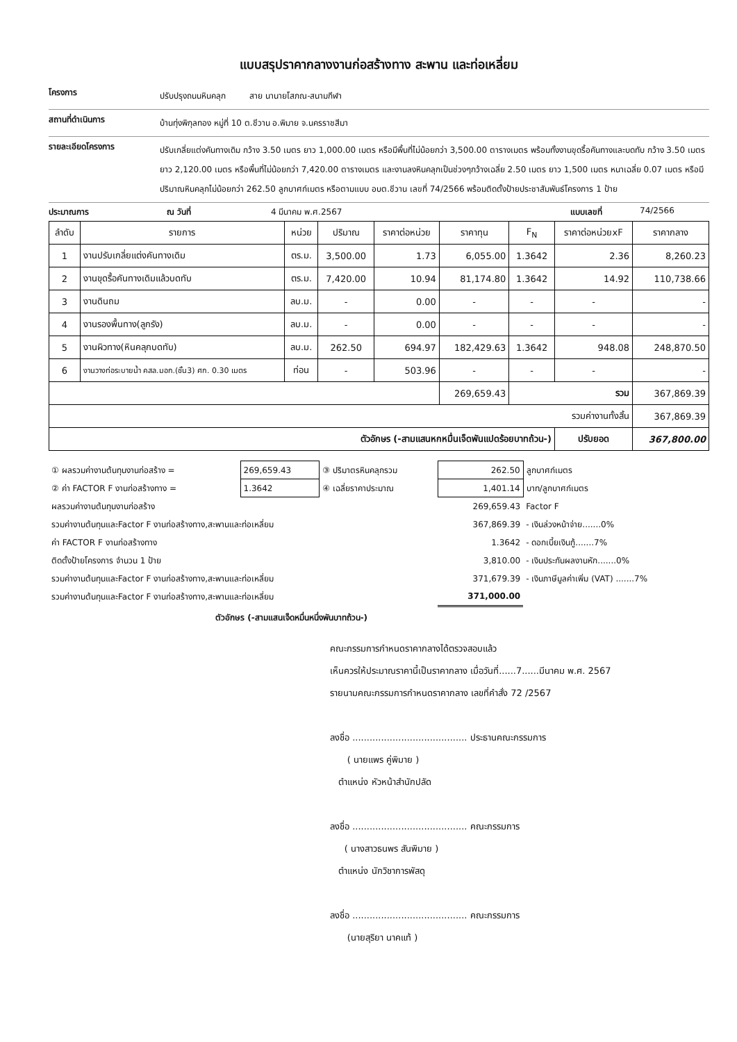แบบสรุปราคากลางงานก่อสร้างทาง สะพาน และท่อเหลี่ยม
โครงการ
ปรับปรุงถนนหินคลุก สาย นานายโสภณ-สนามกีฬา
สถานที่ดำเนินการ
บ้านทุ่งพิกุลทอง หมู่ที่ 10 ต.ชีวาน อ.พิมาย จ.นครราชสีมา
รายละเอียดโครงการ
ปรับเกลี่ยแต่งคันทางเดิม กว้าง 3.50 เมตร ยาว 1,000.00 เมตร หรือมีพื้นที่ไม่น้อยกว่า 3,500.00 ตารางเมตร พร้อมทั้งงานขุดรื้อคันทางและบดทับ กว้าง 3.50 เมตร ยาว 2,120.00 เมตร หรือพื้นที่ไม่น้อยกว่า 7,420.00 ตารางเมตร และงานลงหินคลุกเป็นช่วงๆกว้างเฉลี่ย 2.50 เมตร ยาว 1,500 เมตร หนาเฉลี่ย 0.07 เมตร หรือมีปริมาณหินคลุกไม่น้อยกว่า 262.50 ลูกบาศก์เมตร หรือตามแบบ อบต.ชีวาน เลขที่ 74/2566 พร้อมติดตั้งป้ายประชาสัมพันธ์โครงการ 1 ป้าย
ประมาณการ ณ วันที่ 4 มีนาคม พ.ศ.2567 แบบเลขที่ 74/2566
| ลำดับ | รายการ | หน่วย | ปริมาณ | ราคาต่อหน่วย | ราคาทุน | F<sub>N</sub> | ราคาต่อหน่วยxF | ราคากลาง |
| --- | --- | --- | --- | --- | --- | --- | --- | --- |
| 1 | งานปรับเกลี่ยแต่งคันทางเดิม | ตร.ม. | 3,500.00 | 1.73 | 6,055.00 | 1.3642 | 2.36 | 8,260.23 |
| 2 | งานขุดรื้อคันทางเดิมแล้วบดทับ | ตร.ม. | 7,420.00 | 10.94 | 81,174.80 | 1.3642 | 14.92 | 110,738.66 |
| 3 | งานดินถม | ลบ.ม. | - | 0.00 | - | - | - | - |
| 4 | งานรองพื้นทาง(ลูกรัง) | ลบ.ม. | - | 0.00 | - | - | - | - |
| 5 | งานผิวทาง(หินคลุกบดทับ) | ลบ.ม. | 262.50 | 694.97 | 182,429.63 | 1.3642 | 948.08 | 248,870.50 |
| 6 | งานวางท่อระบายน้ำ คสล.มอก.(ชั้น3) ศก. 0.30 เมตร | ท่อน | - | 503.96 | - | - | - | - |
| | | | | | 269,659.43 | รวม | | 367,869.39 |
| รวมค่างานทั้งสิ้น | | | | | | | | 367,869.39 |
| ตัวอักษร (-สามแสนหกหมื่นเจ็ดพันแปดร้อยบาทถ้วน-) | | | | | | | ปรับยอด | 367,800.00 |
| ① ผลรวมค่างานต้นทุนงานก่อสร้าง = | 269,659.43 | ③ ปริมาตรหินคลุกรวม | 262.50 | ลูกบาศก์เมตร |
| ② ค่า FACTOR F งานก่อสร้างทาง = | 1.3642 | ④ เฉลี่ยราคาประมาณ | 1,401.14 | บาท/ลูกบาศก์เมตร |
| ผลรวมค่างานต้นทุนงานก่อสร้าง | | | 269,659.43 | Factor F |
| รวมค่างานต้นทุนและFactor F งานก่อสร้างทาง,สะพานและท่อเหลี่ยม | | | 367,869.39 | - เงินล่วงหน้าจ่าย.......0% |
| ค่า FACTOR F งานก่อสร้างทาง | | | 1.3642 | - ดอกเบี้ยเงินกู้.......7% |
| ติดตั้งป้ายโครงการ จำนวน 1 ป้าย | | | 3,810.00 | - เงินประกันผลงานหัก.......0% |
| รวมค่างานต้นทุนและFactor F งานก่อสร้างทาง,สะพานและท่อเหลี่ยม | | | 371,679.39 | - เงินภาษีมูลค่าเพิ่ม (VAT) .......7% |
| รวมค่างานต้นทุนและFactor F งานก่อสร้างทาง,สะพานและท่อเหลี่ยม | | | 371,000.00 | |
ตัวอักษร (-สามแสนเจ็ดหมื่นหนึ่งพันบาทถ้วน-)
คณะกรรมการกำหนดราคากลางได้ตรวจสอบแล้ว
เห็นควรให้ประมาณราคานี้เป็นราคากลาง เมื่อวันที่......7......มีนาคม พ.ศ. 2567
รายนามคณะกรรมการกำหนดราคากลาง เลขที่คำสั่ง 72 /2567
ลงชื่อ ........................................ ประธานคณะกรรมการ
( นายแพร คู่พิมาย )
ตำแหน่ง หัวหน้าสำนักปลัด
ลงชื่อ ........................................ คณะกรรมการ
( นางสาวธนพร สันพิมาย )
ตำแหน่ง นักวิชาการพัสดุ
ลงชื่อ ........................................ คณะกรรมการ
(นายสุริยา นาคแท้ )